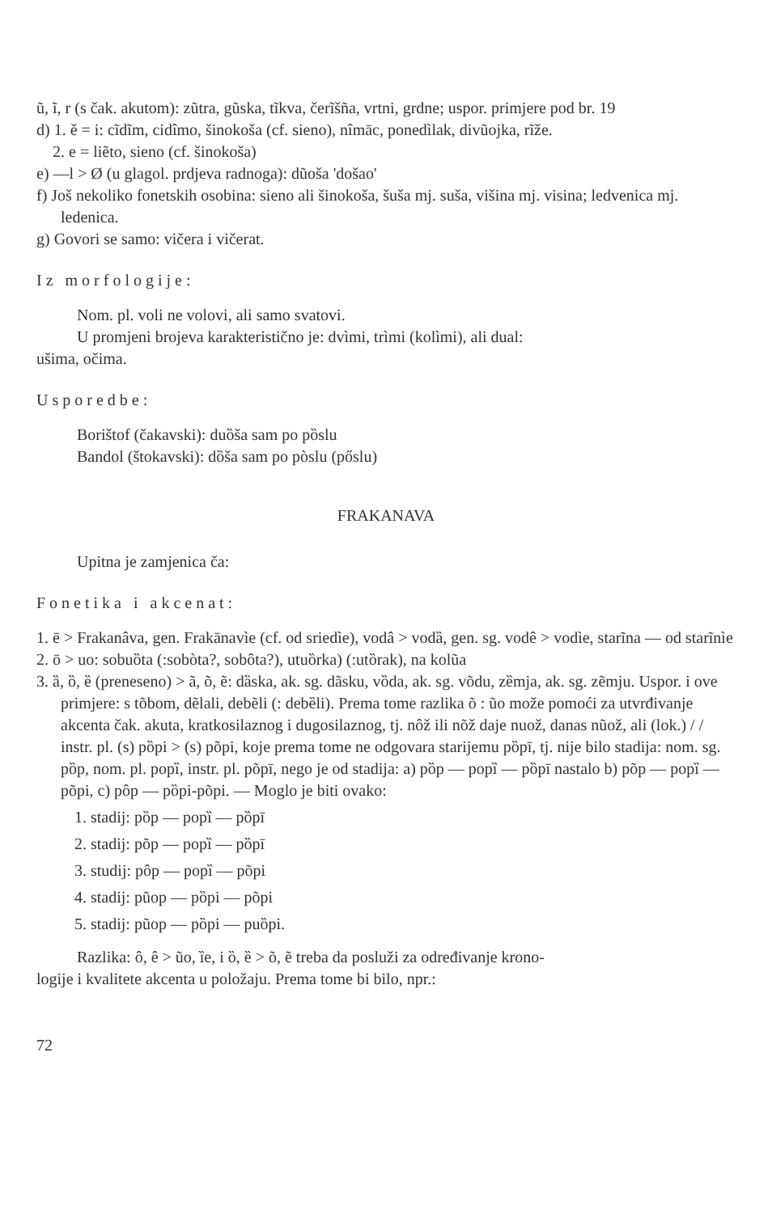ũ, ĩ, r (s čak. akutom): zũtra, gũska, tĩkva, čerĩšña, vrtni, grdne; uspor. primjere pod br. 19
d) 1. ě = i: cĩdĩm, cidîmo, šinokoša (cf. sieno), nîmāc, ponedìlak, divũojka, rĩže.
2. e = liẽto, sieno (cf. šinokoša)
e) —l > Ø (u glagol. prdjeva radnoga): dũoša 'došao'
f) Još nekoliko fonetskih osobina: sieno ali šinokoša, šuša mj. suša, višina mj. visina; ledvenica mj. ledenica.
g) Govori se samo: vičera i vičerat.
Iz morfologije:
Nom. pl. voli ne volovi, ali samo svatovi.
U promjeni brojeva karakteristično je: dvìmi, trìmi (kolìmi), ali dual:
ušima, očima.
Usporedbe:
Borištof (čakavski): duȍša sam po pȍslu
Bandol (štokavski): dȍša sam po pòslu (pőslu)
FRAKANAVA
Upitna je zamjenica ča:
Fonetika i akcenat:
1. ē > Frakanâva, gen. Frakānavìe (cf. od sriedìe), vodâ > vodȁ, gen. sg. vodê > vodìe, starĩna — od starĩnìe
2. ō > uo: sobuȍta (:sobòta?, sobôta?), utuȍrka) (:utȍrak), na kolũa
3. ȁ, ȍ, ȅ (preneseno) > ã, õ, ẽ: dȁska, ak. sg. dãsku, vȍda, ak. sg. võdu, zȅmja, ak. sg. zẽmju. Uspor. i ove primjere: s tõbom, dẽlali, debẽli (: debȅli). Prema tome razlika õ : ũo može pomoći za utvrđivanje akcenta čak. akuta, kratkosilaznog i dugosilaznog, tj. nôž ili nõž daje nuož, danas nũož, ali (lok.) / / instr. pl. (s) pȍpi > (s) põpi, koje prema tome ne odgovara starijemu pȍpī, tj. nije bilo stadija: nom. sg. pȍp, nom. pl. popȉ, instr. pl. põpī, nego je od stadija: a) pȍp — popȉ — pȍpī nastalo b) põp — popȉ — põpi, c) pôp — pȍpi-põpi. — Moglo je biti ovako:
1. stadij: pȍp — popȉ — pȍpī
2. stadij: põp — popȉ — pȍpī
3. studij: pôp — popȉ — põpi
4. stadij: pũop — pȍpi — põpi
5. stadij: pũop — pȍpi — puȍpi.
Razlika: ô, ê > ũo, ȉe, i ȍ, ȅ > õ, ẽ treba da posluži za određivanje krono-
logije i kvalitete akcenta u položaju. Prema tome bi bilo, npr.:
72